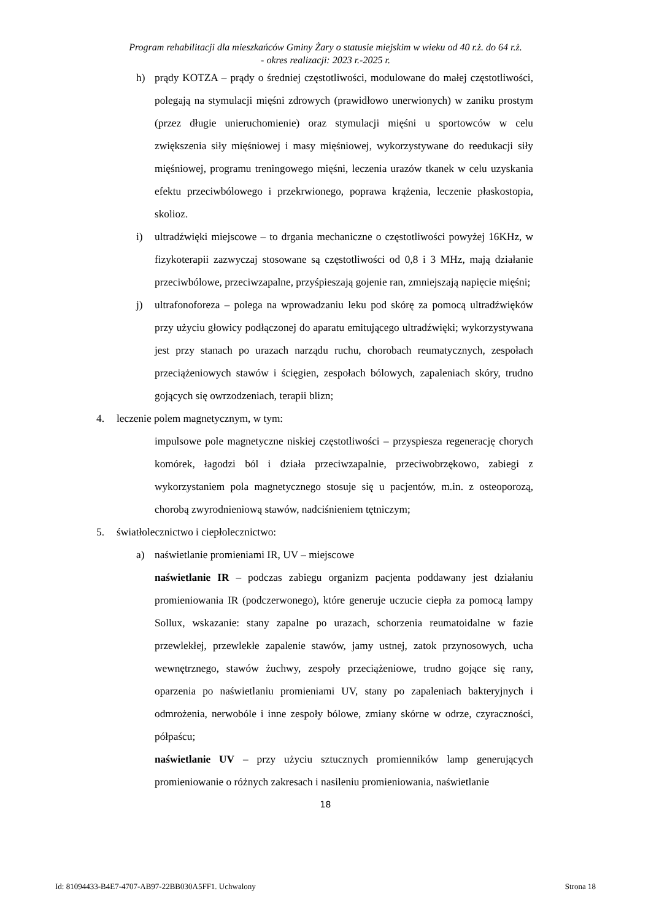Program rehabilitacji dla mieszkańców Gminy Żary o statusie miejskim w wieku od 40 r.ż. do 64 r.ż.
- okres realizacji: 2023 r.-2025 r.
h) prądy KOTZA – prądy o średniej częstotliwości, modulowane do małej częstotliwości, polegają na stymulacji mięśni zdrowych (prawidłowo unerwionych) w zaniku prostym (przez długie unieruchomienie) oraz stymulacji mięśni u sportowców w celu zwiększenia siły mięśniowej i masy mięśniowej, wykorzystywane do reedukacji siły mięśniowej, programu treningowego mięśni, leczenia urazów tkanek w celu uzyskania efektu przeciwbólowego i przekrwionego, poprawa krążenia, leczenie płaskostopia, skolioz.
i) ultradźwięki miejscowe – to drgania mechaniczne o częstotliwości powyżej 16KHz, w fizykoterapii zazwyczaj stosowane są częstotliwości od 0,8 i 3 MHz, mają działanie przeciwbólowe, przeciwzapalne, przyśpieszają gojenie ran, zmniejszają napięcie mięśni;
j) ultrafonoforeza – polega na wprowadzaniu leku pod skórę za pomocą ultradźwięków przy użyciu głowicy podłączonej do aparatu emitującego ultradźwięki; wykorzystywana jest przy stanach po urazach narządu ruchu, chorobach reumatycznych, zespołach przeciążeniowych stawów i ścięgien, zespołach bólowych, zapaleniach skóry, trudno gojących się owrzodzeniach, terapii blizn;
4. leczenie polem magnetycznym, w tym:
impulsowe pole magnetyczne niskiej częstotliwości – przyspiesza regenerację chorych komórek, łagodzi ból i działa przeciwzapalnie, przeciwobrzękowo, zabiegi z wykorzystaniem pola magnetycznego stosuje się u pacjentów, m.in. z osteoporozą, chorobą zwyrodnieniową stawów, nadciśnieniem tętniczym;
5. światłolecznictwo i ciepłolecznictwo:
a) naświetlanie promieniami IR, UV – miejscowe
naświetlanie IR – podczas zabiegu organizm pacjenta poddawany jest działaniu promieniowania IR (podczerwonego), które generuje uczucie ciepła za pomocą lampy Sollux, wskazanie: stany zapalne po urazach, schorzenia reumatoidalne w fazie przewlekłej, przewlekłe zapalenie stawów, jamy ustnej, zatok przynosowych, ucha wewnętrznego, stawów żuchwy, zespoły przeciążeniowe, trudno gojące się rany, oparzenia po naświetlaniu promieniami UV, stany po zapaleniach bakteryjnych i odmrożenia, nerwobóle i inne zespoły bólowe, zmiany skórne w odrze, czyraczności, półpaścu;
naświetlanie UV – przy użyciu sztucznych promienników lamp generujących promieniowanie o różnych zakresach i nasileniu promieniowania, naświetlanie
18
Id: 81094433-B4E7-4707-AB97-22BB030A5FF1. Uchwalony Strona 18